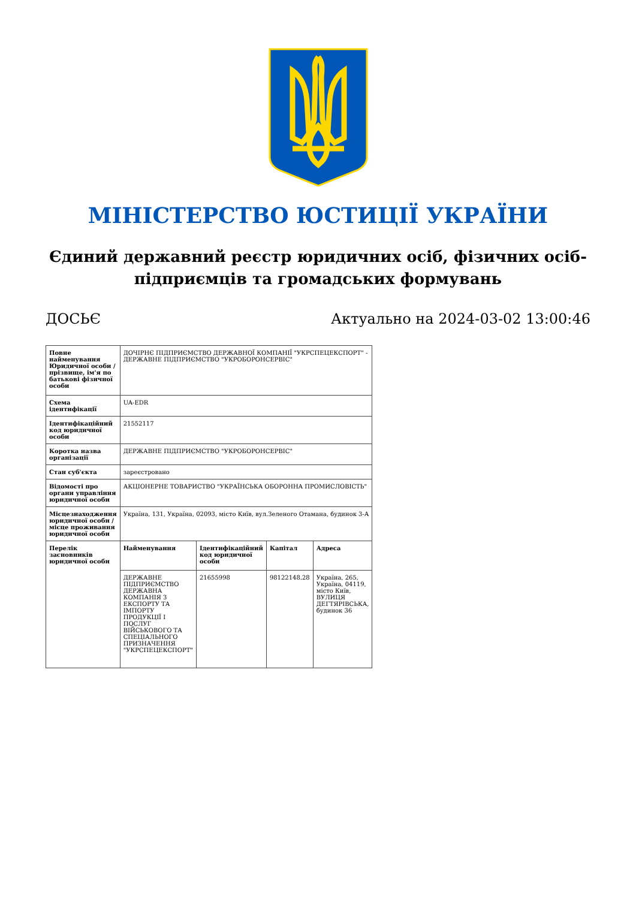МІНІСТЕРСТВО ЮСТИЦІЇ УКРАЇНИ
Єдиний державний реєстр юридичних осіб, фізичних осіб-підприємців та громадських формувань
ДОСЬЄ Актуально на 2024-03-02 13:00:46
| Повне найменування Юридичної особи / прізвище, ім'я по батькові фізичної особи | ДОЧІРНЄ ПІДПРИЄМСТВО ДЕРЖАВНОЇ КОМПАНІЇ "УКРСПЕЦЕКСПОРТ" - ДЕРЖАВНЕ ПІДПРИЄМСТВО "УКРОБОРОНСЕРВІС" | | | |
| Схема ідентифікації | UA-EDR | | | |
| Ідентифікаційний код юридичної особи | 21552117 | | | |
| Коротка назва організації | ДЕРЖАВНЕ ПІДПРИЄМСТВО "УКРОБОРОНСЕРВІС" | | | |
| Стан суб'єкта | зареєстровано | | | |
| Відомості про органи управління юридичної особи | АКЦІОНЕРНЕ ТОВАРИСТВО "УКРАЇНСЬКА ОБОРОННА ПРОМИСЛОВІСТЬ" | | | |
| Місцезнаходження юридичної особи / місце проживання юридичної особи | Україна, 131, Україна, 02093, місто Київ, вул.Зеленого Отамана, будинок 3-А | | | |
| Перелік засновників юридичної особи | Найменування | Ідентифікаційний код юридичної особи | Капітал | Адреса |
| | ДЕРЖАВНЕ ПІДПРИЄМСТВО ДЕРЖАВНА КОМПАНІЯ З ЕКСПОРТУ ТА ІМПОРТУ ПРОДУКЦІЇ І ПОСЛУГ ВІЙСЬКОВОГО ТА СПЕЦІАЛЬНОГО ПРИЗНАЧЕННЯ "УКРСПЕЦЕКСПОРТ" | 21655998 | 98122148.28 | Україна, 265, Україна, 04119, місто Київ, ВУЛИЦЯ ДЕГТЯРІВСЬКА, будинок 36 |